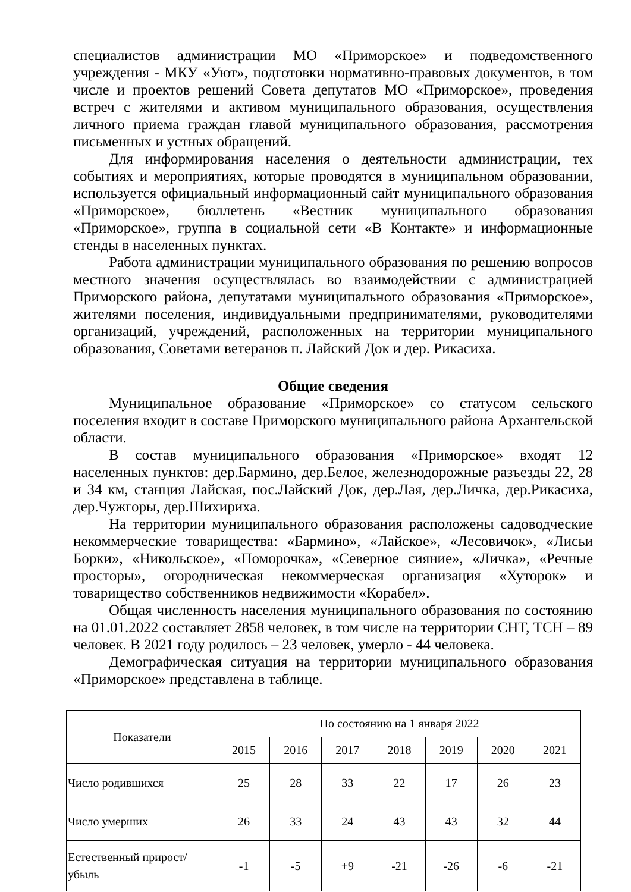специалистов администрации МО «Приморское» и подведомственного учреждения - МКУ «Уют», подготовки нормативно-правовых документов, в том числе и проектов решений Совета депутатов МО «Приморское», проведения встреч с жителями и активом муниципального образования, осуществления личного приема граждан главой муниципального образования, рассмотрения письменных и устных обращений.
Для информирования населения о деятельности администрации, тех событиях и мероприятиях, которые проводятся в муниципальном образовании, используется официальный информационный сайт муниципального образования «Приморское», бюллетень «Вестник муниципального образования «Приморское», группа в социальной сети «В Контакте» и информационные стенды в населенных пунктах.
Работа администрации муниципального образования по решению вопросов местного значения осуществлялась во взаимодействии с администрацией Приморского района, депутатами муниципального образования «Приморское», жителями поселения, индивидуальными предпринимателями, руководителями организаций, учреждений, расположенных на территории муниципального образования, Советами ветеранов п. Лайский Док и дер. Рикасиха.
Общие сведения
Муниципальное образование «Приморское» со статусом сельского поселения входит в составе Приморского муниципального района Архангельской области.
В состав муниципального образования «Приморское» входят 12 населенных пунктов: дер.Бармино, дер.Белое, железнодорожные разъезды 22, 28 и 34 км, станция Лайская, пос.Лайский Док, дер.Лая, дер.Личка, дер.Рикасиха, дер.Чужгоры, дер.Шихириха.
На территории муниципального образования расположены садоводческие некоммерческие товарищества: «Бармино», «Лайское», «Лесовичок», «Лисьи Борки», «Никольское», «Поморочка», «Северное сияние», «Личка», «Речные просторы», огородническая некоммерческая организация «Хуторок» и товарищество собственников недвижимости «Корабел».
Общая численность населения муниципального образования по состоянию на 01.01.2022 составляет 2858 человек, в том числе на территории СНТ, ТСН – 89 человек. В 2021 году родилось – 23 человек, умерло - 44 человека.
Демографическая ситуация на территории муниципального образования «Приморское» представлена в таблице.
| Показатели | По состоянию на 1 января 2022 | | | | | | |
| --- | --- | --- | --- | --- | --- | --- | --- |
| | 2015 | 2016 | 2017 | 2018 | 2019 | 2020 | 2021 |
| Число родившихся | 25 | 28 | 33 | 22 | 17 | 26 | 23 |
| Число умерших | 26 | 33 | 24 | 43 | 43 | 32 | 44 |
| Естественный прирост/убыль | -1 | -5 | +9 | -21 | -26 | -6 | -21 |